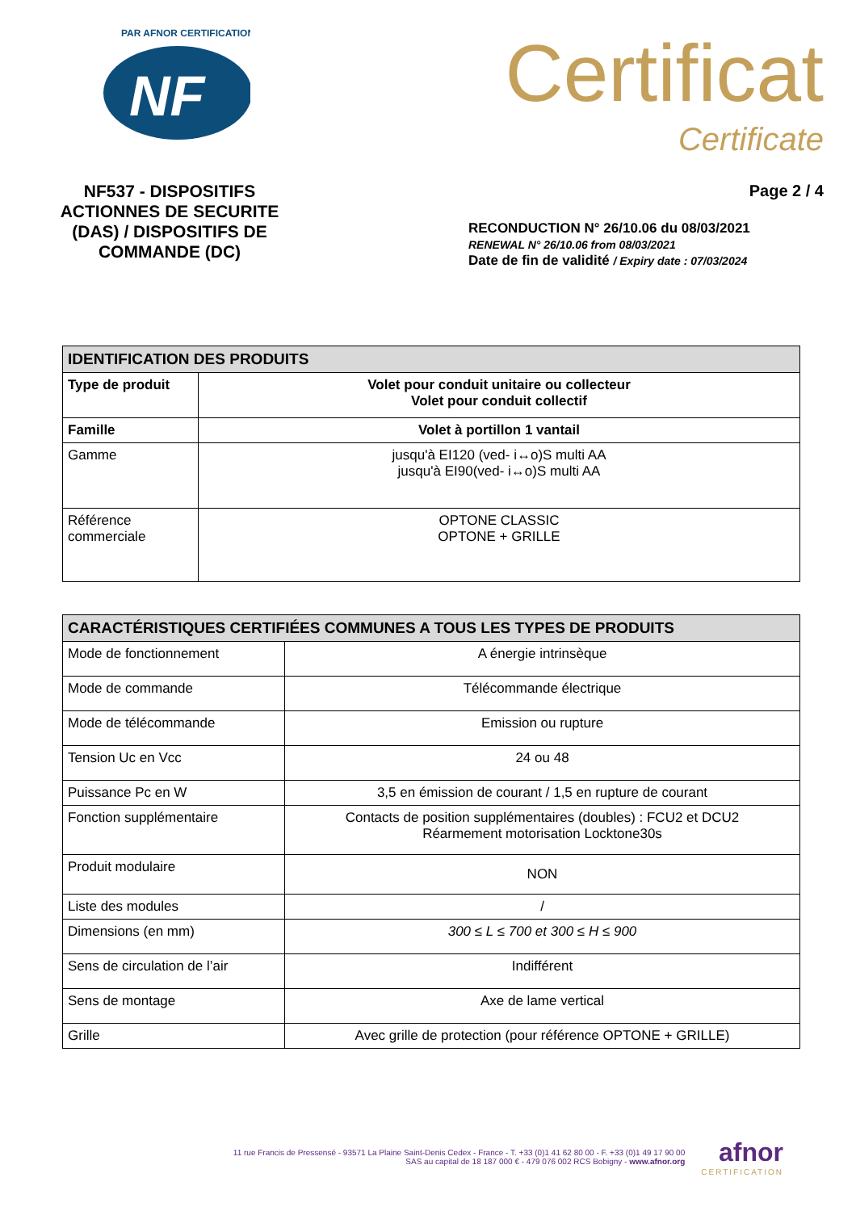NF
PAR AFNOR CERTIFICATION
NF537 - DISPOSITIFS ACTIONNES DE SECURITE (DAS) / DISPOSITIFS DE COMMANDE (DC)
Certificat
Certificate
Page 2 / 4
RECONDUCTION N° 26/10.06 du 08/03/2021
RENEWAL N° 26/10.06 from 08/03/2021
Date de fin de validité / Expiry date : 07/03/2024
| IDENTIFICATION DES PRODUITS | |
| --- | --- |
| Type de produit | Volet pour conduit unitaire ou collecteur Volet pour conduit collectif |
| Famille | Volet à portillon 1 vantail |
| Gamme | jusqu'à EI120 (ved- i↔o)S multi AA jusqu'à EI90(ved- i↔o)S multi AA |
| Référence commerciale | OPTONE CLASSIC OPTONE + GRILLE |
| CARACTÉRISTIQUES CERTIFIÉES COMMUNES A TOUS LES TYPES DE PRODUITS | |
| --- | --- |
| Mode de fonctionnement | A énergie intrinsèque |
| Mode de commande | Télécommande électrique |
| Mode de télécommande | Emission ou rupture |
| Tension Uc en Vcc | 24 ou 48 |
| Puissance Pc en W | 3,5 en émission de courant / 1,5 en rupture de courant |
| Fonction supplémentaire | Contacts de position supplémentaires (doubles) : FCU2 et DCU2 Réarmement motorisation Locktone30s |
| Produit modulaire | NON |
| Liste des modules | / |
| Dimensions (en mm) | 300 ≤ L ≤ 700 et 300 ≤ H ≤ 900 |
| Sens de circulation de l’air | Indifférent |
| Sens de montage | Axe de lame vertical |
| Grille | Avec grille de protection (pour référence OPTONE + GRILLE) |
11 rue Francis de Pressensé - 93571 La Plaine Saint-Denis Cedex - France - T. +33 (0)1 41 62 80 00 - F. +33 (0)1 49 17 90 00
SAS au capital de 18 187 000 € - 479 076 002 RCS Bobigny - www.afnor.org
afnor
CERTIFICATION